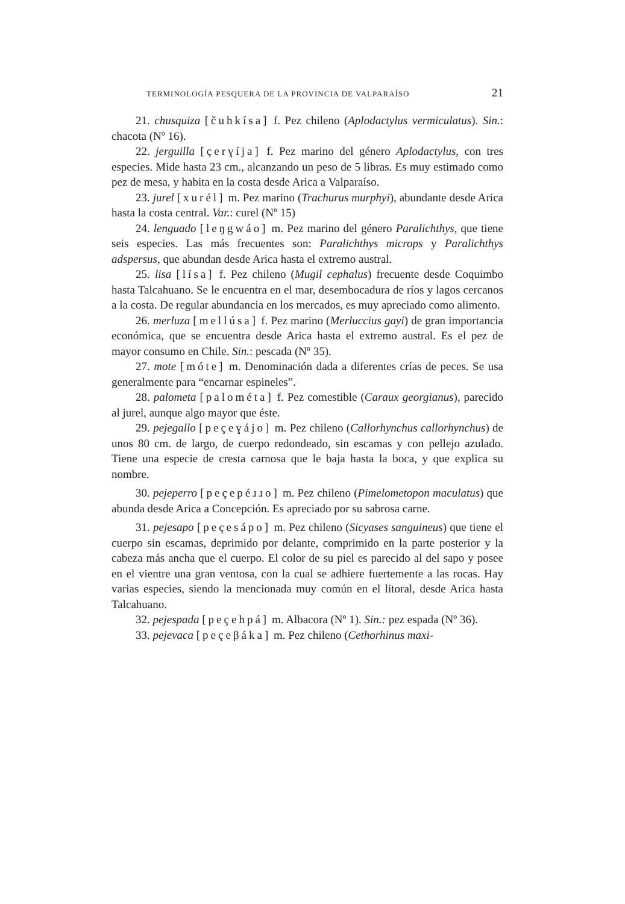TERMINOLOGÍA PESQUERA DE LA PROVINCIA DE VALPARAÍSO 21
21. chusquiza [čuhkísa] f. Pez chileno (Aplodactylus vermiculatus). Sin.: chacota (Nº 16).
22. jerguilla [çerɣíja] f. Pez marino del género Aplodactylus, con tres especies. Mide hasta 23 cm., alcanzando un peso de 5 libras. Es muy estimado como pez de mesa, y habita en la costa desde Arica a Valparaíso.
23. jurel [xurél] m. Pez marino (Trachurus murphyi), abundante desde Arica hasta la costa central. Var.: curel (Nº 15)
24. lenguado [leŋgwáo] m. Pez marino del género Paralichthys, que tiene seis especies. Las más frecuentes son: Paralichthys microps y Paralichthys adspersus, que abundan desde Arica hasta el extremo austral.
25. lisa [lísa] f. Pez chileno (Mugil cephalus) frecuente desde Coquimbo hasta Talcahuano. Se le encuentra en el mar, desembocadura de ríos y lagos cercanos a la costa. De regular abundancia en los mercados, es muy apreciado como alimento.
26. merluza [mellúsa] f. Pez marino (Merluccius gayi) de gran importancia económica, que se encuentra desde Arica hasta el extremo austral. Es el pez de mayor consumo en Chile. Sin.: pescada (Nº 35).
27. mote [móte] m. Denominación dada a diferentes crías de peces. Se usa generalmente para “encarnar espineles”.
28. palometa [palométa] f. Pez comestible (Caraux georgianus), parecido al jurel, aunque algo mayor que éste.
29. pejegallo [peçeɣájo] m. Pez chileno (Callorhynchus callorhynchus) de unos 80 cm. de largo, de cuerpo redondeado, sin escamas y con pellejo azulado. Tiene una especie de cresta carnosa que le baja hasta la boca, y que explica su nombre.
30. pejeperro [peçepéɹɹo] m. Pez chileno (Pimelometopon maculatus) que abunda desde Arica a Concepción. Es apreciado por su sabrosa carne.
31. pejesapo [peçesápo] m. Pez chileno (Sicyases sanguineus) que tiene el cuerpo sin escamas, deprimido por delante, comprimido en la parte posterior y la cabeza más ancha que el cuerpo. El color de su piel es parecido al del sapo y posee en el vientre una gran ventosa, con la cual se adhiere fuertemente a las rocas. Hay varias especies, siendo la mencionada muy común en el litoral, desde Arica hasta Talcahuano.
32. pejespada [peçehpá] m. Albacora (Nº 1). Sin.: pez espada (Nº 36).
33. pejevaca [peçeβáka] m. Pez chileno (Cethorhinus maxi-